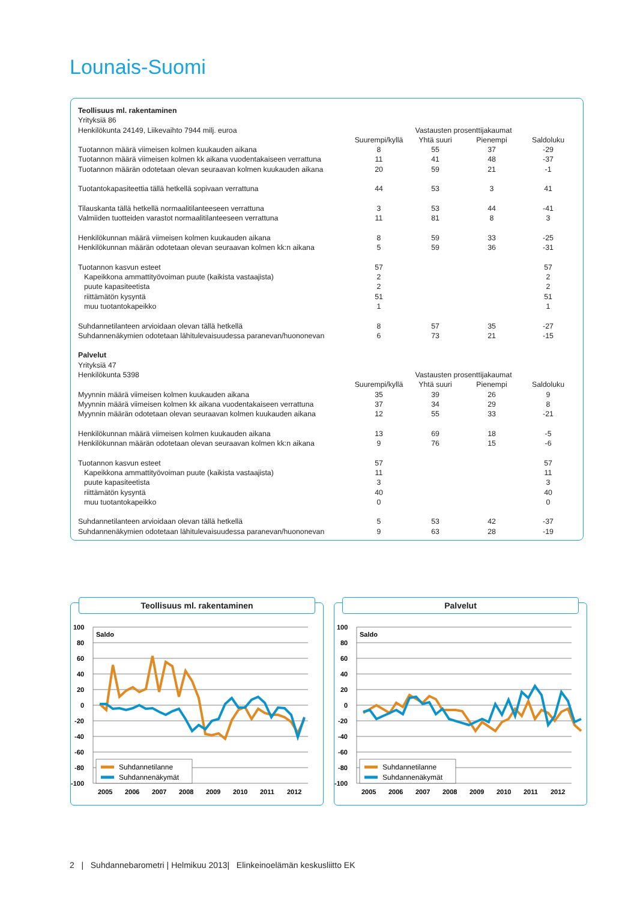Lounais-Suomi
| Teollisuus ml. rakentaminen | | | | |
| Yrityksiä 86 | | | | |
| Henkilökunta 24149, Liikevaihto 7944 milj. euroa | Vastausten prosenttijakaumat | | | |
| | Suurempi/kyllä | Yhtä suuri | Pienempi | Saldoluku |
| Tuotannon määrä viimeisen kolmen kuukauden aikana | 8 | 55 | 37 | -29 |
| Tuotannon määrä viimeisen kolmen kk aikana vuodentakaiseen verrattuna | 11 | 41 | 48 | -37 |
| Tuotannon määrän odotetaan olevan seuraavan kolmen kuukauden aikana | 20 | 59 | 21 | -1 |
| Tuotantokapasiteettia tällä hetkellä sopivaan verrattuna | 44 | 53 | 3 | 41 |
| Tilauskanta tällä hetkellä normaalitilanteeseen verrattuna | 3 | 53 | 44 | -41 |
| Valmiiden tuotteiden varastot normaalitilanteeseen verrattuna | 11 | 81 | 8 | 3 |
| Henkilökunnan määrä viimeisen kolmen kuukauden aikana | 8 | 59 | 33 | -25 |
| Henkilökunnan määrän odotetaan olevan seuraavan kolmen kk:n aikana | 5 | 59 | 36 | -31 |
| Tuotannon kasvun esteet | 57 | | | 57 |
| Kapeikkona ammattityövoiman puute (kaikista vastaajista) | 2 | | | 2 |
| puute kapasiteetista | 2 | | | 2 |
| riittämätön kysyntä | 51 | | | 51 |
| muu tuotantokapeikko | 1 | | | 1 |
| Suhdannetilanteen arvioidaan olevan tällä hetkellä | 8 | 57 | 35 | -27 |
| Suhdannenäkymien odotetaan lähitulevaisuudessa paranevan/huononevan | 6 | 73 | 21 | -15 |
| Palvelut | | | | |
| Yrityksiä 47 | | | | |
| Henkilökunta 5398 | Vastausten prosenttijakaumat | | | |
| | Suurempi/kyllä | Yhtä suuri | Pienempi | Saldoluku |
| Myynnin määrä viimeisen kolmen kuukauden aikana | 35 | 39 | 26 | 9 |
| Myynnin määrä viimeisen kolmen kk aikana vuodentakaiseen verrattuna | 37 | 34 | 29 | 8 |
| Myynnin määrän odotetaan olevan seuraavan kolmen kuukauden aikana | 12 | 55 | 33 | -21 |
| Henkilökunnan määrä viimeisen kolmen kuukauden aikana | 13 | 69 | 18 | -5 |
| Henkilökunnan määrän odotetaan olevan seuraavan kolmen kk:n aikana | 9 | 76 | 15 | -6 |
| Tuotannon kasvun esteet | 57 | | | 57 |
| Kapeikkona ammattityövoiman puute (kaikista vastaajista) | 11 | | | 11 |
| puute kapasiteetista | 3 | | | 3 |
| riittämätön kysyntä | 40 | | | 40 |
| muu tuotantokapeikko | 0 | | | 0 |
| Suhdannetilanteen arvioidaan olevan tällä hetkellä | 5 | 53 | 42 | -37 |
| Suhdannenäkymien odotetaan lähitulevaisuudessa paranevan/huononevan | 9 | 63 | 28 | -19 |
Teollisuus ml. rakentaminen
100
80
60
40
20
0
-20
-40
-60
-80
-100
Saldo
Suhdannetilanne
Suhdannenäkymät
2005
2006
2007
2008
2009
2010
2011
2012
Palvelut
100
80
60
40
20
0
-20
-40
-60
-80
-100
Saldo
Suhdannetilanne
Suhdannenäkymät
2005
2006
2007
2008
2009
2010
2011
2012
2 | Suhdannebarometri | Helmikuu 2013| Elinkeinoelämän keskusliitto EK